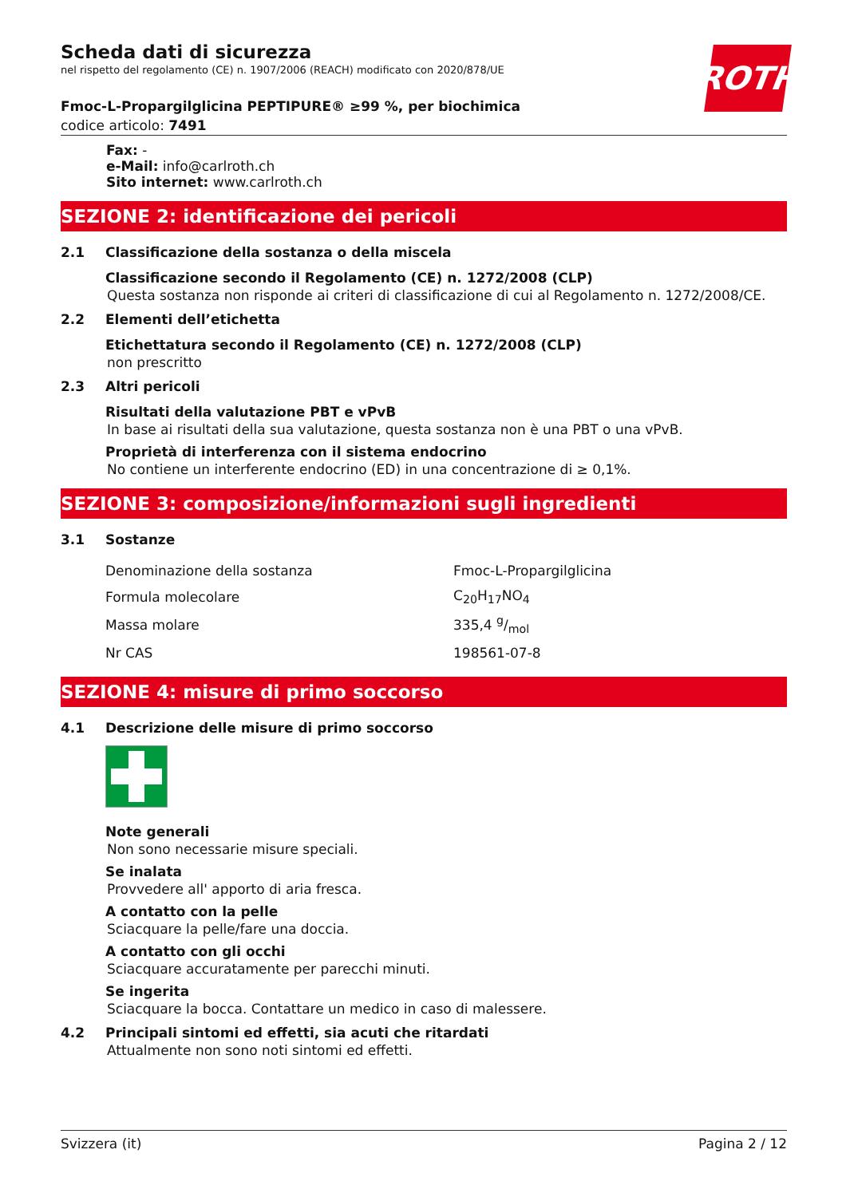ROTH
Scheda dati di sicurezza
nel rispetto del regolamento (CE) n. 1907/2006 (REACH) modificato con 2020/878/UE
Fmoc-L-Propargilglicina PEPTIPURE® ≥99 %, per biochimica
codice articolo: 7491
Fax: -
e-Mail: info@carlroth.ch
Sito internet: www.carlroth.ch
SEZIONE 2: identificazione dei pericoli
2.1 Classificazione della sostanza o della miscela
Classificazione secondo il Regolamento (CE) n. 1272/2008 (CLP)
Questa sostanza non risponde ai criteri di classificazione di cui al Regolamento n. 1272/2008/CE.
2.2 Elementi dell’etichetta
Etichettatura secondo il Regolamento (CE) n. 1272/2008 (CLP)
non prescritto
2.3 Altri pericoli
Risultati della valutazione PBT e vPvB
In base ai risultati della sua valutazione, questa sostanza non è una PBT o una vPvB.
Proprietà di interferenza con il sistema endocrino
No contiene un interferente endocrino (ED) in una concentrazione di ≥ 0,1%.
SEZIONE 3: composizione/informazioni sugli ingredienti
3.1 Sostanze
| Denominazione della sostanza | Fmoc-L-Propargilglicina |
| Formula molecolare | C<sub>20</sub>H<sub>17</sub>NO<sub>4</sub> |
| Massa molare | 335,4 g/mol |
| Nr CAS | 198561-07-8 |
SEZIONE 4: misure di primo soccorso
4.1 Descrizione delle misure di primo soccorso
Note generali
Non sono necessarie misure speciali.
Se inalata
Provvedere all' apporto di aria fresca.
A contatto con la pelle
Sciacquare la pelle/fare una doccia.
A contatto con gli occhi
Sciacquare accuratamente per parecchi minuti.
Se ingerita
Sciacquare la bocca. Contattare un medico in caso di malessere.
4.2 Principali sintomi ed effetti, sia acuti che ritardati
Attualmente non sono noti sintomi ed effetti.
Svizzera (it) Pagina 2 / 12